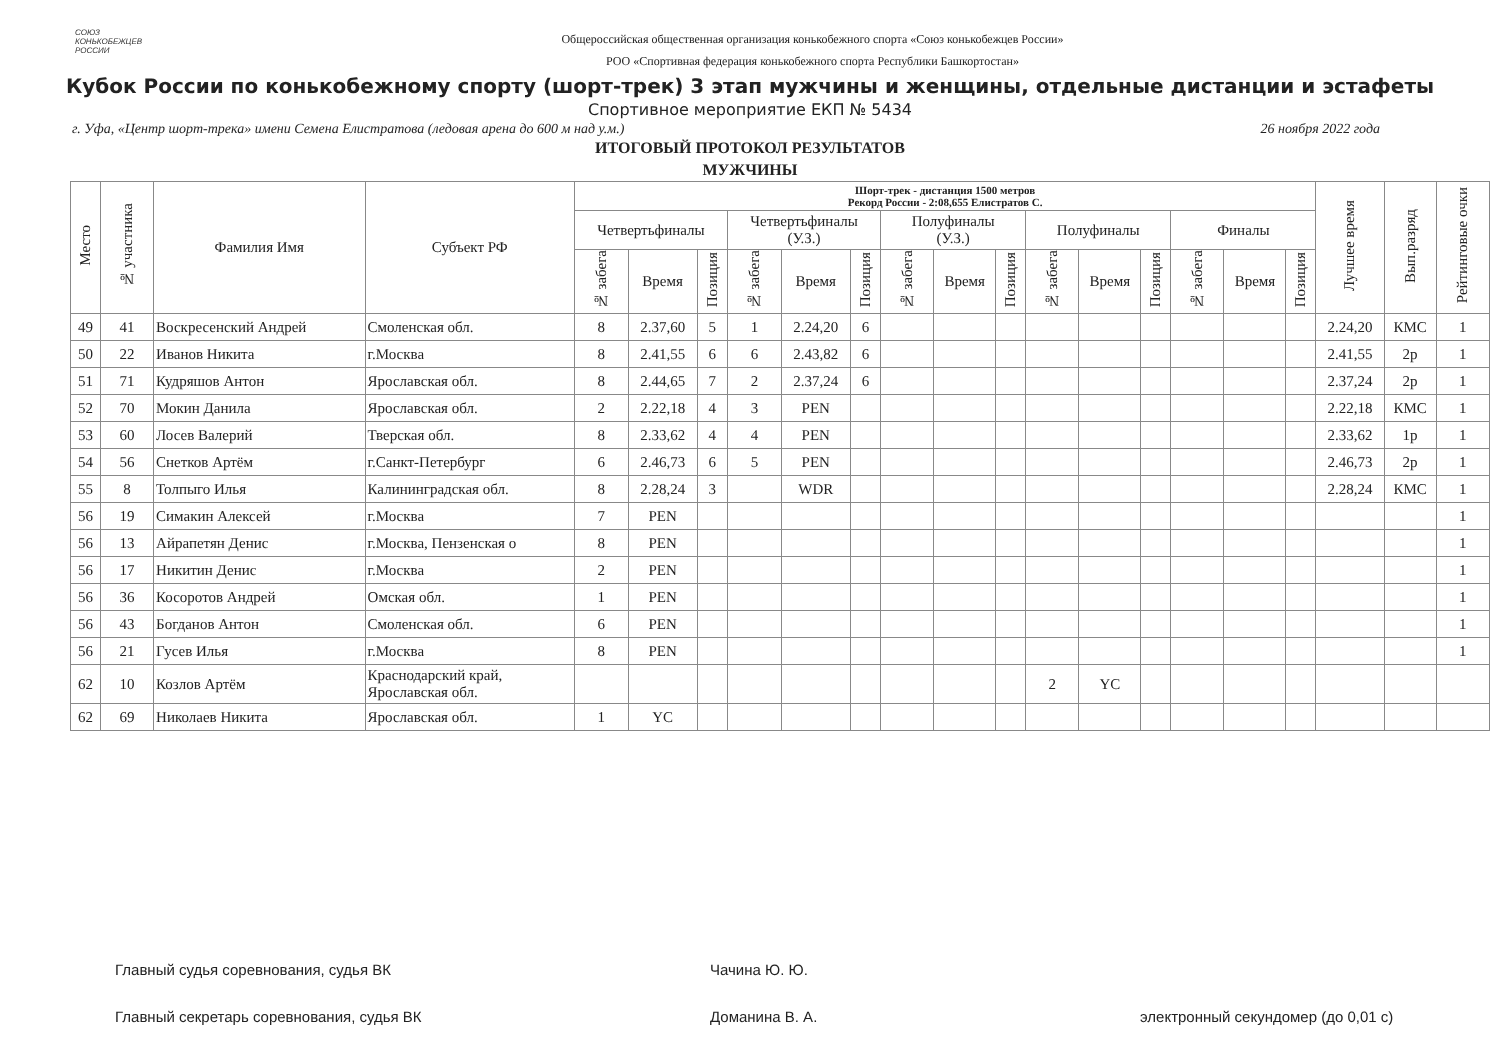СОЮЗ
КОНЬКОБЕЖЦЕВ
РОССИИ
Общероссийская общественная организация конькобежного спорта «Союз конькобежцев России»
РОО «Спортивная федерация конькобежного спорта Республики Башкортостан»
Кубок России по конькобежному спорту (шорт-трек) 3 этап мужчины и женщины, отдельные дистанции и эстафеты
Спортивное мероприятие ЕКП № 5434
г. Уфа, «Центр шорт-трека» имени Семена Елистратова (ледовая арена до 600 м над у.м.) 26 ноября 2022 года
ИТОГОВЫЙ ПРОТОКОЛ РЕЗУЛЬТАТОВ
МУЖЧИНЫ
| Место | № участника | Фамилия Имя | Субъект РФ | Шорт-трек - дистанция 1500 метров Рекорд России - 2:08,655 Елистратов С. | | | | | | | | | | | | | | | Лучшее время | Вып.разряд | Рейтинговые очки |
| --- | --- | --- | --- | --- | --- | --- | --- | --- | --- | --- | --- | --- | --- | --- | --- | --- | --- | --- | --- | --- | --- |
| | | | | Четвертьфиналы | | | Четвертьфиналы (У.З.) | | | Полуфиналы (У.З.) | | | Полуфиналы | | | Финалы | | | | | |
| | | | | № забега | Время | Позиция | № забега | Время | Позиция | № забега | Время | Позиция | № забега | Время | Позиция | № забега | Время | Позиция | | | |
| 49 | 41 | Воскресенский Андрей | Смоленская обл. | 8 | 2.37,60 | 5 | 1 | 2.24,20 | 6 | | | | | | | | | | 2.24,20 | КМС | 1 |
| 50 | 22 | Иванов Никита | г.Москва | 8 | 2.41,55 | 6 | 6 | 2.43,82 | 6 | | | | | | | | | | 2.41,55 | 2р | 1 |
| 51 | 71 | Кудряшов Антон | Ярославская обл. | 8 | 2.44,65 | 7 | 2 | 2.37,24 | 6 | | | | | | | | | | 2.37,24 | 2р | 1 |
| 52 | 70 | Мокин Данила | Ярославская обл. | 2 | 2.22,18 | 4 | 3 | PEN | | | | | | | | | | | 2.22,18 | КМС | 1 |
| 53 | 60 | Лосев Валерий | Тверская обл. | 8 | 2.33,62 | 4 | 4 | PEN | | | | | | | | | | | 2.33,62 | 1р | 1 |
| 54 | 56 | Снетков Артём | г.Санкт-Петербург | 6 | 2.46,73 | 6 | 5 | PEN | | | | | | | | | | | 2.46,73 | 2р | 1 |
| 55 | 8 | Толпыго Илья | Калининградская обл. | 8 | 2.28,24 | 3 | | WDR | | | | | | | | | | | 2.28,24 | КМС | 1 |
| 56 | 19 | Симакин Алексей | г.Москва | 7 | PEN | | | | | | | | | | | | | | | | 1 |
| 56 | 13 | Айрапетян Денис | г.Москва, Пензенская о | 8 | PEN | | | | | | | | | | | | | | | | 1 |
| 56 | 17 | Никитин Денис | г.Москва | 2 | PEN | | | | | | | | | | | | | | | | 1 |
| 56 | 36 | Косоротов Андрей | Омская обл. | 1 | PEN | | | | | | | | | | | | | | | | 1 |
| 56 | 43 | Богданов Антон | Смоленская обл. | 6 | PEN | | | | | | | | | | | | | | | | 1 |
| 56 | 21 | Гусев Илья | г.Москва | 8 | PEN | | | | | | | | | | | | | | | | 1 |
| 62 | 10 | Козлов Артём | Краснодарский край, Ярославская обл. | | | | | | | | | | 2 | YC | | | | | | | |
| 62 | 69 | Николаев Никита | Ярославская обл. | 1 | YC | | | | | | | | | | | | | | | | |
Главный судья соревнования, судья ВК Чачина Ю. Ю.
Главный секретарь соревнования, судья ВК Доманина В. А. электронный секундомер (до 0,01 с)